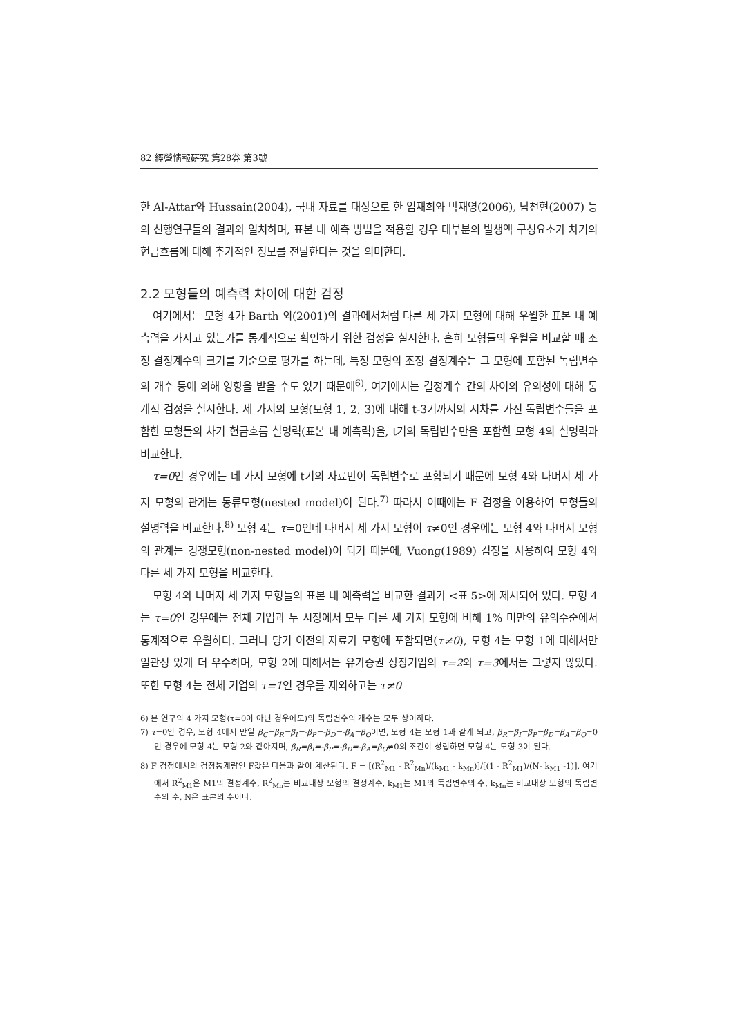82 經營情報硏究 第28券 第3號
한 Al-Attar와 Hussain(2004), 국내 자료를 대상으로 한 임재희와 박재영(2006), 남천현(2007) 등의 선행연구들의 결과와 일치하며, 표본 내 예측 방법을 적용할 경우 대부분의 발생액 구성요소가 차기의 현금흐름에 대해 추가적인 정보를 전달한다는 것을 의미한다.
2.2 모형들의 예측력 차이에 대한 검정
여기에서는 모형 4가 Barth 외(2001)의 결과에서처럼 다른 세 가지 모형에 대해 우월한 표본 내 예측력을 가지고 있는가를 통계적으로 확인하기 위한 검정을 실시한다. 흔히 모형들의 우월을 비교할 때 조정 결정계수의 크기를 기준으로 평가를 하는데, 특정 모형의 조정 결정계수는 그 모형에 포함된 독립변수의 개수 등에 의해 영향을 받을 수도 있기 때문에<sup>6)</sup>, 여기에서는 결정계수 간의 차이의 유의성에 대해 통계적 검정을 실시한다. 세 가지의 모형(모형 1, 2, 3)에 대해 t-3기까지의 시차를 가진 독립변수들을 포함한 모형들의 차기 현금흐름 설명력(표본 내 예측력)을, t기의 독립변수만을 포함한 모형 4의 설명력과 비교한다.
τ=0인 경우에는 네 가지 모형에 t기의 자료만이 독립변수로 포함되기 때문에 모형 4와 나머지 세 가지 모형의 관계는 동류모형(nested model)이 된다.<sup>7)</sup> 따라서 이때에는 F 검정을 이용하여 모형들의 설명력을 비교한다.<sup>8)</sup> 모형 4는 τ=0인데 나머지 세 가지 모형이 τ≠0인 경우에는 모형 4와 나머지 모형의 관계는 경쟁모형(non-nested model)이 되기 때문에, Vuong(1989) 검정을 사용하여 모형 4와 다른 세 가지 모형을 비교한다.
모형 4와 나머지 세 가지 모형들의 표본 내 예측력을 비교한 결과가 <표 5>에 제시되어 있다. 모형 4는 τ=0인 경우에는 전체 기업과 두 시장에서 모두 다른 세 가지 모형에 비해 1% 미만의 유의수준에서 통계적으로 우월하다. 그러나 당기 이전의 자료가 모형에 포함되면(τ≠0), 모형 4는 모형 1에 대해서만 일관성 있게 더 우수하며, 모형 2에 대해서는 유가증권 상장기업의 τ=2와 τ=3에서는 그렇지 않았다. 또한 모형 4는 전체 기업의 τ=1인 경우를 제외하고는 τ≠0
6) 본 연구의 4 가지 모형(τ=0이 아닌 경우에도)의 독립변수의 개수는 모두 상이하다.
7) τ=0인 경우, 모형 4에서 만일 β<sub>C</sub>=β<sub>R</sub>=β<sub>I</sub>=-β<sub>P</sub>=-β<sub>D</sub>=-β<sub>A</sub>=β<sub>O</sub>이면, 모형 4는 모형 1과 같게 되고, β<sub>R</sub>=β<sub>I</sub>=β<sub>P</sub>=β<sub>D</sub>=β<sub>A</sub>=β<sub>O</sub>=0인 경우에 모형 4는 모형 2와 같아지며, β<sub>R</sub>=β<sub>I</sub>=-β<sub>P</sub>=-β<sub>D</sub>=-β<sub>A</sub>=β<sub>O</sub>≠0의 조건이 성립하면 모형 4는 모형 3이 된다.
8) F 검정에서의 검정통계량인 F값은 다음과 같이 계산된다. F = [(R<sup>2</sup><sub>M1</sub> - R<sup>2</sup><sub>Mn</sub>)/(k<sub>M1</sub> - k<sub>Mn</sub>)]/[(1 - R<sup>2</sup><sub>M1</sub>)/(N- k<sub>M1</sub> -1)], 여기에서 R<sup>2</sup><sub>M1</sub>은 M1의 결정계수, R<sup>2</sup><sub>Mn</sub>는 비교대상 모형의 결정계수, k<sub>M1</sub>는 M1의 독립변수의 수, k<sub>Mn</sub>는 비교대상 모형의 독립변수의 수, N은 표본의 수이다.